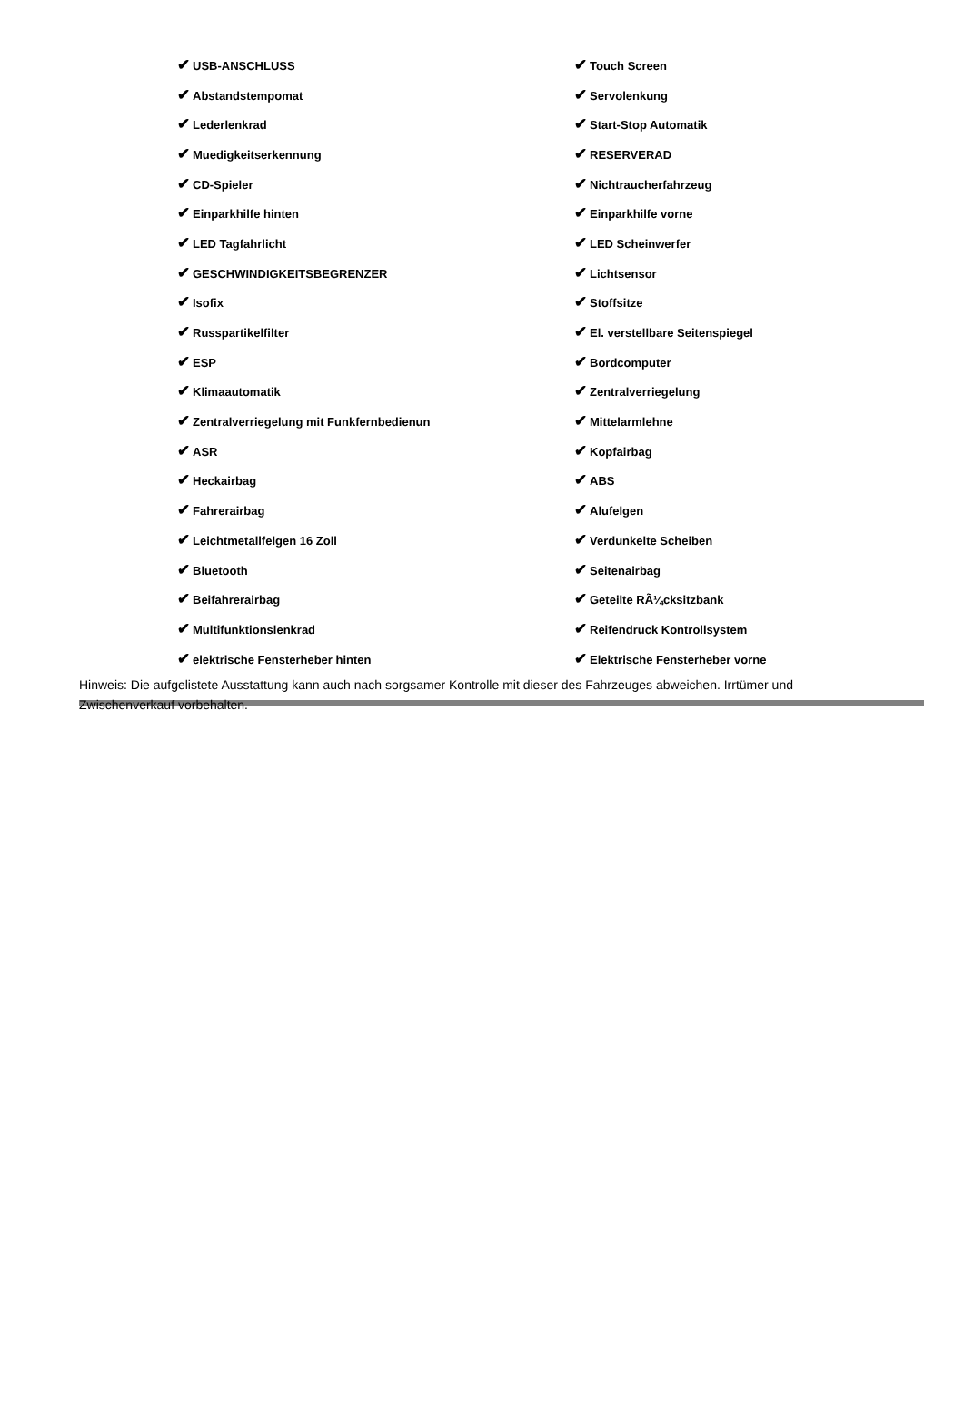| ✔ USB-ANSCHLUSS | ✔ Touch Screen |
| ✔ Abstandstempomat | ✔ Servolenkung |
| ✔ Lederlenkrad | ✔ Start-Stop Automatik |
| ✔ Muedigkeitserkennung | ✔ RESERVERAD |
| ✔ CD-Spieler | ✔ Nichtraucherfahrzeug |
| ✔ Einparkhilfe hinten | ✔ Einparkhilfe vorne |
| ✔ LED Tagfahrlicht | ✔ LED Scheinwerfer |
| ✔ GESCHWINDIGKEITSBEGRENZER | ✔ Lichtsensor |
| ✔ Isofix | ✔ Stoffsitze |
| ✔ Russpartikelfilter | ✔ El. verstellbare Seitenspiegel |
| ✔ ESP | ✔ Bordcomputer |
| ✔ Klimaautomatik | ✔ Zentralverriegelung |
| ✔ Zentralverriegelung mit Funkfernbedienun | ✔ Mittelarmlehne |
| ✔ ASR | ✔ Kopfairbag |
| ✔ Heckairbag | ✔ ABS |
| ✔ Fahrerairbag | ✔ Alufelgen |
| ✔ Leichtmetallfelgen 16 Zoll | ✔ Verdunkelte Scheiben |
| ✔ Bluetooth | ✔ Seitenairbag |
| ✔ Beifahrerairbag | ✔ Geteilte RÃ¼cksitzbank |
| ✔ Multifunktionslenkrad | ✔ Reifendruck Kontrollsystem |
| ✔ elektrische Fensterheber hinten | ✔ Elektrische Fensterheber vorne |
Hinweis: Die aufgelistete Ausstattung kann auch nach sorgsamer Kontrolle mit dieser des Fahrzeuges abweichen. Irrtümer und Zwischenverkauf vorbehalten.